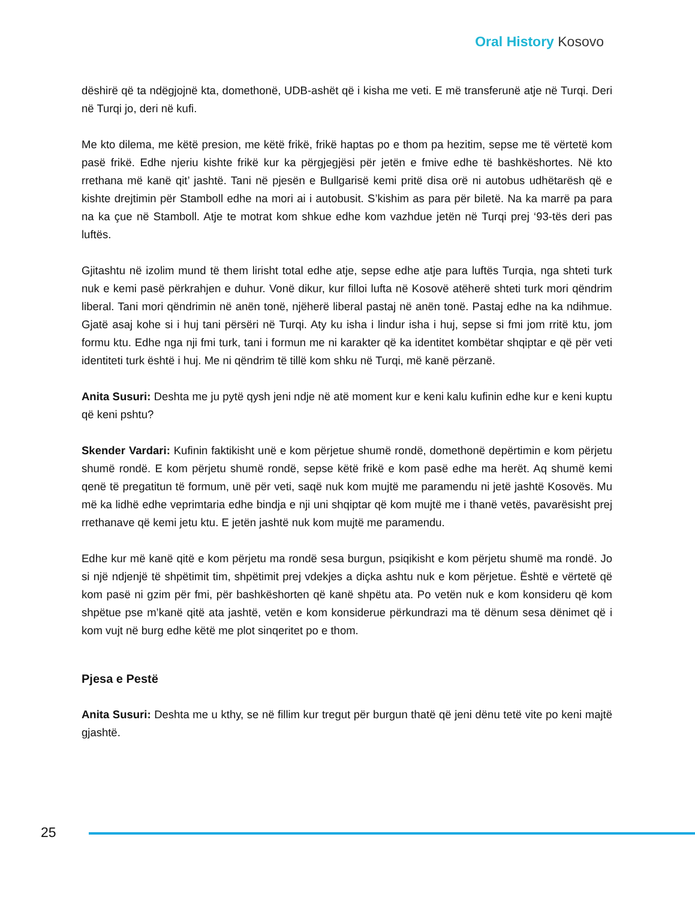Oral History Kosovo
dëshirë që ta ndëgjojnë kta, domethonë, UDB-ashët që i kisha me veti. E më transferunë atje në Turqi. Deri në Turqi jo, deri në kufi.
Me kto dilema, me këtë presion, me këtë frikë, frikë haptas po e thom pa hezitim, sepse me të vërtetë kom pasë frikë. Edhe njeriu kishte frikë kur ka përgjegjësi për jetën e fmive edhe të bashkëshortes. Në kto rrethana më kanë qit’ jashtë. Tani në pjesën e Bullgarisë kemi pritë disa orë ni autobus udhëtarësh që e kishte drejtimin për Stamboll edhe na mori ai i autobusit. S’kishim as para për biletë. Na ka marrë pa para na ka çue në Stamboll. Atje te motrat kom shkue edhe kom vazhdue jetën në Turqi prej ‘93-tës deri pas luftës.
Gjitashtu në izolim mund të them lirisht total edhe atje, sepse edhe atje para luftës Turqia, nga shteti turk nuk e kemi pasë përkrahjen e duhur. Vonë dikur, kur filloi lufta në Kosovë atëherë shteti turk mori qëndrim liberal. Tani mori qëndrimin në anën tonë, njëherë liberal pastaj në anën tonë. Pastaj edhe na ka ndihmue. Gjatë asaj kohe si i huj tani përsëri në Turqi. Aty ku isha i lindur isha i huj, sepse si fmi jom rritë ktu, jom formu ktu. Edhe nga nji fmi turk, tani i formun me ni karakter që ka identitet kombëtar shqiptar e që për veti identiteti turk është i huj. Me ni qëndrim të tillë kom shku në Turqi, më kanë përzanë.
Anita Susuri: Deshta me ju pytë qysh jeni ndje në atë moment kur e keni kalu kufinin edhe kur e keni kuptu që keni pshtu?
Skender Vardari: Kufinin faktikisht unë e kom përjetue shumë rondë, domethonë depërtimin e kom përjetu shumë rondë. E kom përjetu shumë rondë, sepse këtë frikë e kom pasë edhe ma herët. Aq shumë kemi qenë të pregatitun të formum, unë për veti, saqë nuk kom mujtë me paramendu ni jetë jashtë Kosovës. Mu më ka lidhë edhe veprimtaria edhe bindja e nji uni shqiptar që kom mujtë me i thanë vetës, pavarësisht prej rrethanave që kemi jetu ktu. E jetën jashtë nuk kom mujtë me paramendu.
Edhe kur më kanë qitë e kom përjetu ma rondë sesa burgun, psiqikisht e kom përjetu shumë ma rondë. Jo si një ndjenjë të shpëtimit tim, shpëtimit prej vdekjes a diçka ashtu nuk e kom përjetue. Është e vërtetë që kom pasë ni gzim për fmi, për bashkëshorten që kanë shpëtu ata. Po vetën nuk e kom konsideru që kom shpëtue pse m’kanë qitë ata jashtë, vetën e kom konsiderue përkundrazi ma të dënum sesa dënimet që i kom vujt në burg edhe këtë me plot sinqeritet po e thom.
Pjesa e Pestë
Anita Susuri: Deshta me u kthy, se në fillim kur tregut për burgun thatë që jeni dënu tetë vite po keni majtë gjashtë.
25